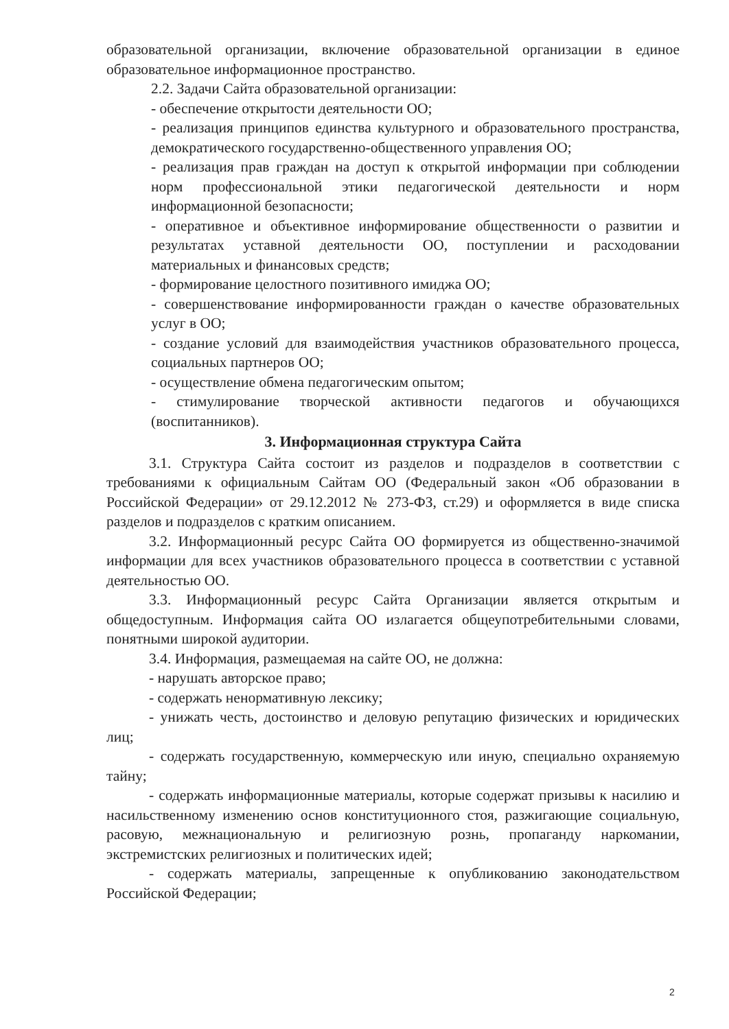образовательной организации, включение образовательной организации в единое образовательное информационное пространство.
2.2. Задачи Сайта образовательной организации:
- обеспечение открытости деятельности ОО;
- реализация принципов единства культурного и образовательного пространства, демократического государственно-общественного управления ОО;
- реализация прав граждан на доступ к открытой информации при соблюдении норм профессиональной этики педагогической деятельности и норм информационной безопасности;
- оперативное и объективное информирование общественности о развитии и результатах уставной деятельности ОО, поступлении и расходовании материальных и финансовых средств;
- формирование целостного позитивного имиджа ОО;
- совершенствование информированности граждан о качестве образовательных услуг в ОО;
- создание условий для взаимодействия участников образовательного процесса, социальных партнеров ОО;
- осуществление обмена педагогическим опытом;
- стимулирование творческой активности педагогов и обучающихся (воспитанников).
3. Информационная структура Сайта
3.1. Структура Сайта состоит из разделов и подразделов в соответствии с требованиями к официальным Сайтам ОО (Федеральный закон «Об образовании в Российской Федерации» от 29.12.2012 № 273-ФЗ, ст.29) и оформляется в виде списка разделов и подразделов с кратким описанием.
3.2. Информационный ресурс Сайта ОО формируется из общественно-значимой информации для всех участников образовательного процесса в соответствии с уставной деятельностью ОО.
3.3. Информационный ресурс Сайта Организации является открытым и общедоступным. Информация сайта ОО излагается общеупотребительными словами, понятными широкой аудитории.
3.4. Информация, размещаемая на сайте ОО, не должна:
- нарушать авторское право;
- содержать ненормативную лексику;
- унижать честь, достоинство и деловую репутацию физических и юридических лиц;
- содержать государственную, коммерческую или иную, специально охраняемую тайну;
- содержать информационные материалы, которые содержат призывы к насилию и насильственному изменению основ конституционного стоя, разжигающие социальную, расовую, межнациональную и религиозную рознь, пропаганду наркомании, экстремистских религиозных и политических идей;
- содержать материалы, запрещенные к опубликованию законодательством Российской Федерации;
2